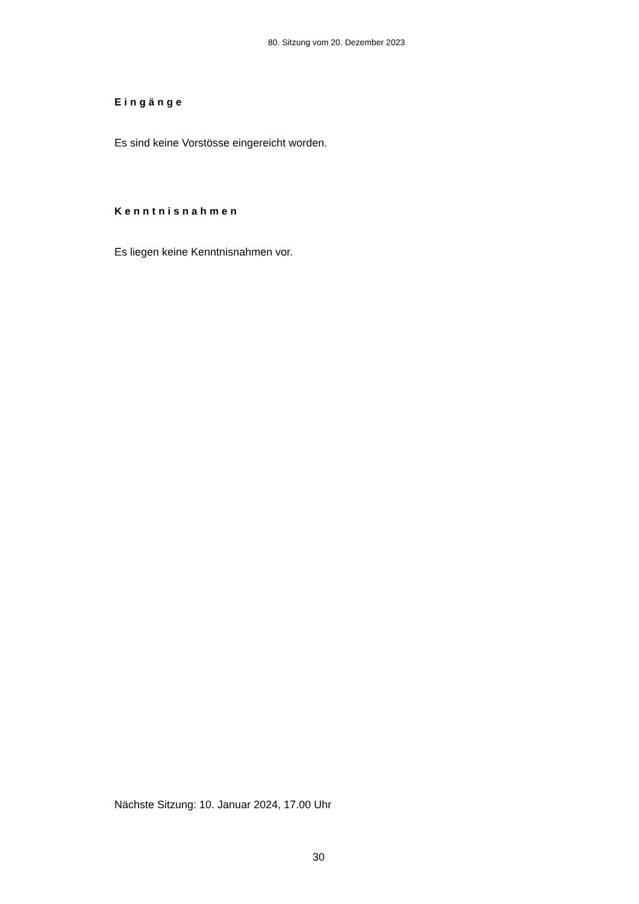80. Sitzung vom 20. Dezember 2023
Eingänge
Es sind keine Vorstösse eingereicht worden.
Kenntnisnahmen
Es liegen keine Kenntnisnahmen vor.
Nächste Sitzung: 10. Januar 2024, 17.00 Uhr
30